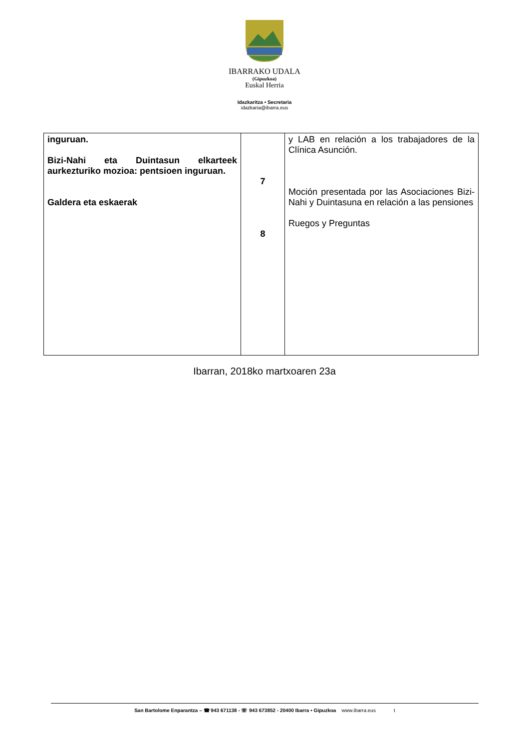IBARRAKO UDALA
(Gipuzkoa)
Euskal Herria
Idazkaritza • Secretaria
idazkaria@ibarra.eus
| inguruan. Bizi-Nahi eta Duintasun elkarteek aurkezturiko mozioa: pentsioen inguruan. Galdera eta eskaerak | 7 8 | y LAB en relación a los trabajadores de la Clínica Asunción. Moción presentada por las Asociaciones Bizi-Nahi y Duintasuna en relación a las pensiones Ruegos y Preguntas |
Ibarran, 2018ko martxoaren 23a
San Bartolome Enparantza – ☎ 943 671138 - ☏ 943 673852 - 20400 Ibarra • Gipuzkoa www.ibarra.eus t